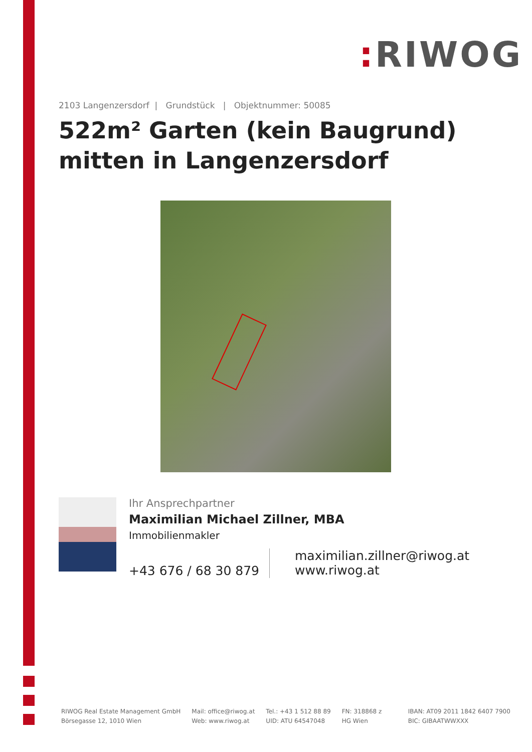: RIWOG
2103 Langenzersdorf | Grundstück | Objektnummer: 50085
522m² Garten (kein Baugrund) mitten in Langenzersdorf
Ihr Ansprechpartner
Maximilian Michael Zillner, MBA
Immobilienmakler
+43 676 / 68 30 879
maximilian.zillner@riwog.at
www.riwog.at
RIWOG Real Estate Management GmbH
Börsegasse 12, 1010 Wien
Mail: office@riwog.at
Web: www.riwog.at
Tel.: +43 1 512 88 89
UID: ATU 64547048
FN: 318868 z
HG Wien
IBAN: AT09 2011 1842 6407 7900
BIC: GIBAATWWXXX